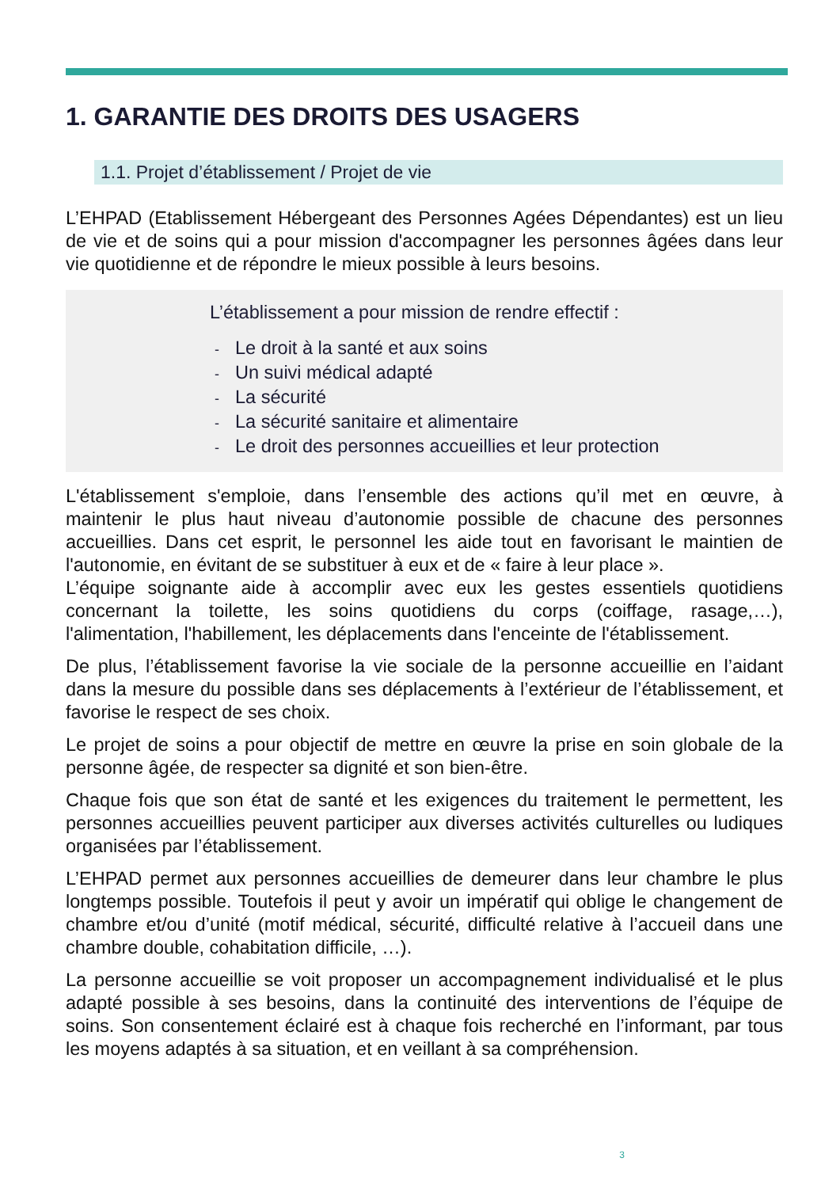1. GARANTIE DES DROITS DES USAGERS
1.1. Projet d’établissement / Projet de vie
L’EHPAD (Etablissement Hébergeant des Personnes Agées Dépendantes) est un lieu de vie et de soins qui a pour mission d'accompagner les personnes âgées dans leur vie quotidienne et de répondre le mieux possible à leurs besoins.
L’établissement a pour mission de rendre effectif :
- Le droit à la santé et aux soins
- Un suivi médical adapté
- La sécurité
- La sécurité sanitaire et alimentaire
- Le droit des personnes accueillies et leur protection
L'établissement s'emploie, dans l’ensemble des actions qu’il met en œuvre, à maintenir le plus haut niveau d’autonomie possible de chacune des personnes accueillies. Dans cet esprit, le personnel les aide tout en favorisant le maintien de l'autonomie, en évitant de se substituer à eux et de « faire à leur place ».
L’équipe soignante aide à accomplir avec eux les gestes essentiels quotidiens concernant la toilette, les soins quotidiens du corps (coiffage, rasage,…), l'alimentation, l'habillement, les déplacements dans l'enceinte de l'établissement.
De plus, l’établissement favorise la vie sociale de la personne accueillie en l’aidant dans la mesure du possible dans ses déplacements à l’extérieur de l’établissement, et favorise le respect de ses choix.
Le projet de soins a pour objectif de mettre en œuvre la prise en soin globale de la personne âgée, de respecter sa dignité et son bien-être.
Chaque fois que son état de santé et les exigences du traitement le permettent, les personnes accueillies peuvent participer aux diverses activités culturelles ou ludiques organisées par l’établissement.
L’EHPAD permet aux personnes accueillies de demeurer dans leur chambre le plus longtemps possible. Toutefois il peut y avoir un impératif qui oblige le changement de chambre et/ou d’unité (motif médical, sécurité, difficulté relative à l’accueil dans une chambre double, cohabitation difficile, …).
La personne accueillie se voit proposer un accompagnement individualisé et le plus adapté possible à ses besoins, dans la continuité des interventions de l’équipe de soins. Son consentement éclairé est à chaque fois recherché en l’informant, par tous les moyens adaptés à sa situation, et en veillant à sa compréhension.
3